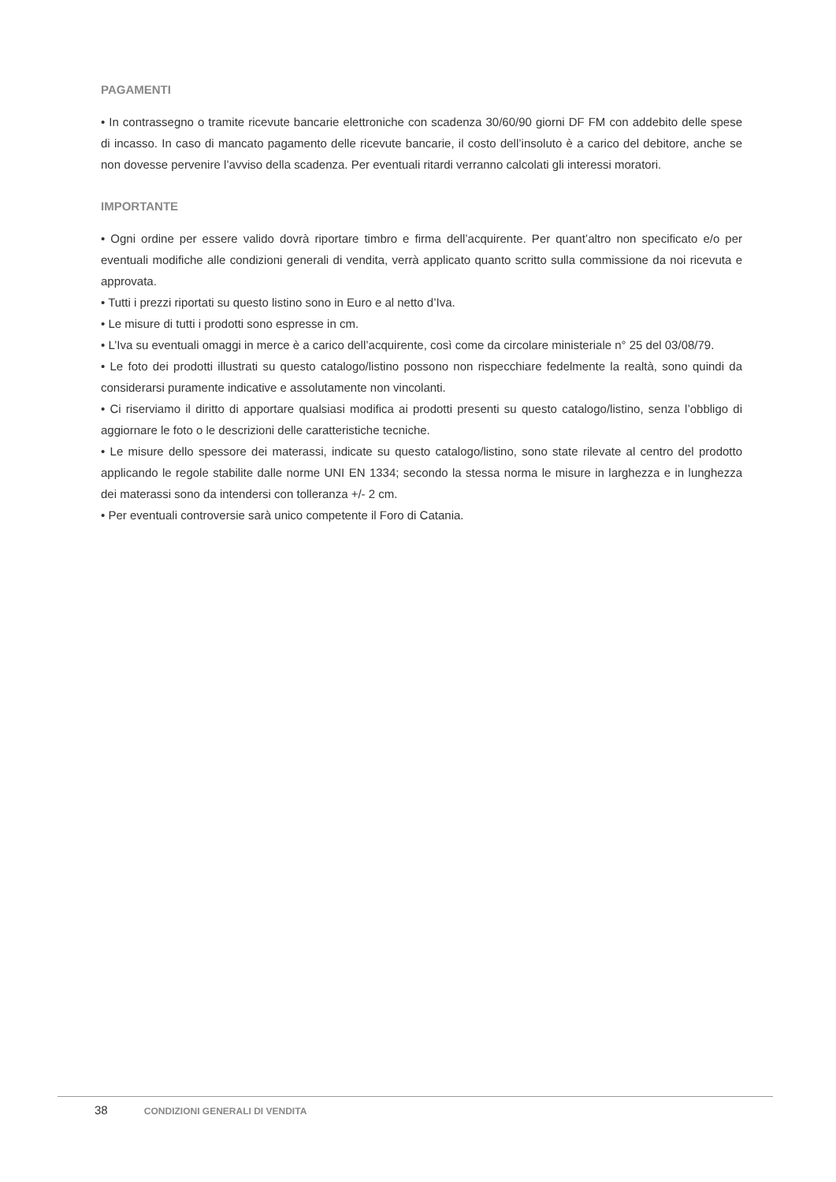PAGAMENTI
• In contrassegno o tramite ricevute bancarie elettroniche con scadenza 30/60/90 giorni DF FM con addebito delle spese di incasso. In caso di mancato pagamento delle ricevute bancarie, il costo dell’insoluto è a carico del debitore, anche se non dovesse pervenire l’avviso della scadenza. Per eventuali ritardi verranno calcolati gli interessi moratori.
IMPORTANTE
• Ogni ordine per essere valido dovrà riportare timbro e firma dell’acquirente. Per quant’altro non specificato e/o per eventuali modifiche alle condizioni generali di vendita, verrà applicato quanto scritto sulla commissione da noi ricevuta e approvata.
• Tutti i prezzi riportati su questo listino sono in Euro e al netto d’Iva.
• Le misure di tutti i prodotti sono espresse in cm.
• L’Iva su eventuali omaggi in merce è a carico dell’acquirente, così come da circolare ministeriale n° 25 del 03/08/79.
• Le foto dei prodotti illustrati su questo catalogo/listino possono non rispecchiare fedelmente la realtà, sono quindi da considerarsi puramente indicative e assolutamente non vincolanti.
• Ci riserviamo il diritto di apportare qualsiasi modifica ai prodotti presenti su questo catalogo/listino, senza l’obbligo di aggiornare le foto o le descrizioni delle caratteristiche tecniche.
• Le misure dello spessore dei materassi, indicate su questo catalogo/listino, sono state rilevate al centro del prodotto applicando le regole stabilite dalle norme UNI EN 1334; secondo la stessa norma le misure in larghezza e in lunghezza dei materassi sono da intendersi con tolleranza +/- 2 cm.
• Per eventuali controversie sarà unico competente il Foro di Catania.
38 CONDIZIONI GENERALI DI VENDITA